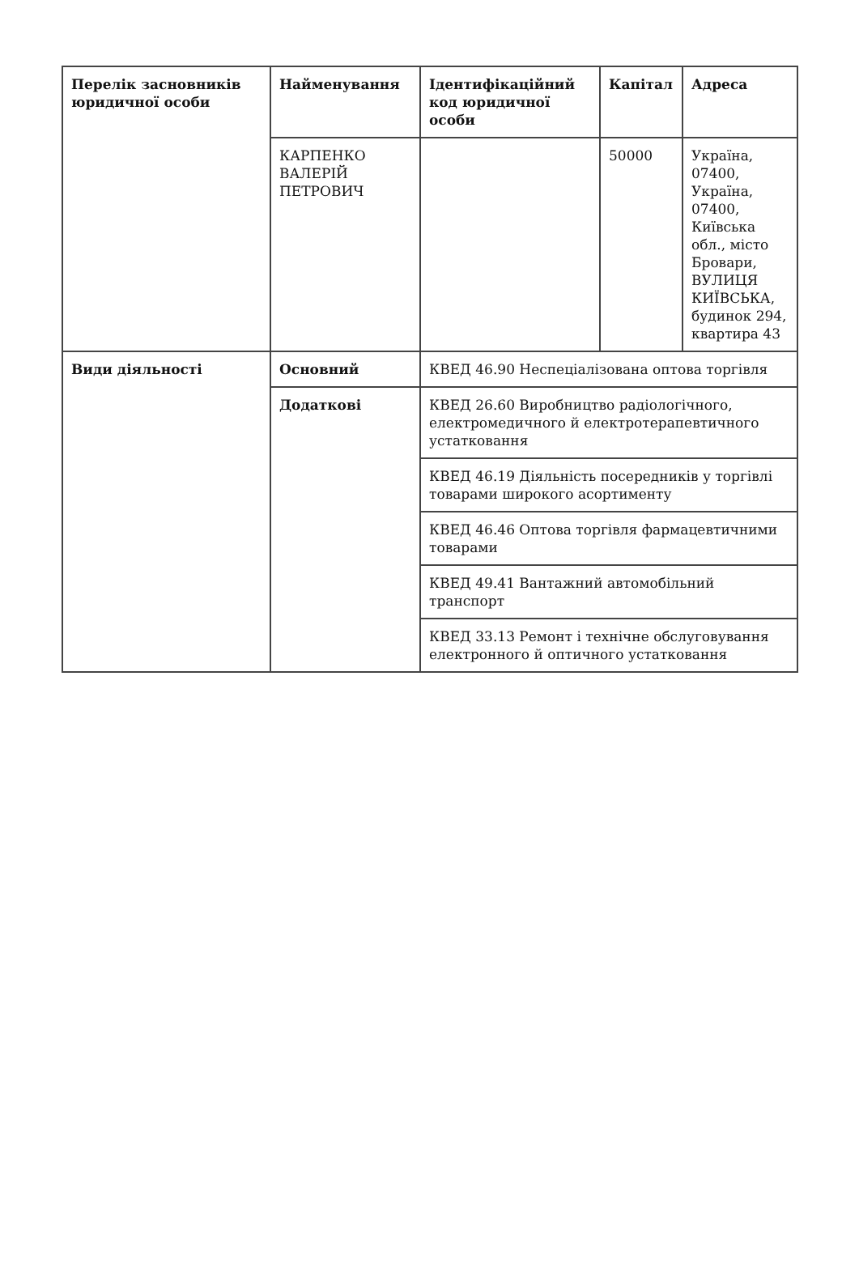| Перелік засновників юридичної особи | Найменування | Ідентифікаційний код юридичної особи | Капітал | Адреса |
| | КАРПЕНКО ВАЛЕРІЙ ПЕТРОВИЧ | | 50000 | Україна, 07400, Україна, 07400, Київська обл., місто Бровари, ВУЛИЦЯ КИЇВСЬКА, будинок 294, квартира 43 |
| Види діяльності | Основний | КВЕД 46.90 Неспеціалізована оптова торгівля | | |
| | Додаткові | КВЕД 26.60 Виробництво радіологічного, електромедичного й електротерапевтичного устатковання | | |
| | | КВЕД 46.19 Діяльність посередників у торгівлі товарами широкого асортименту | | |
| | | КВЕД 46.46 Оптова торгівля фармацевтичними товарами | | |
| | | КВЕД 49.41 Вантажний автомобільний транспорт | | |
| | | КВЕД 33.13 Ремонт і технічне обслуговування електронного й оптичного устатковання | | |